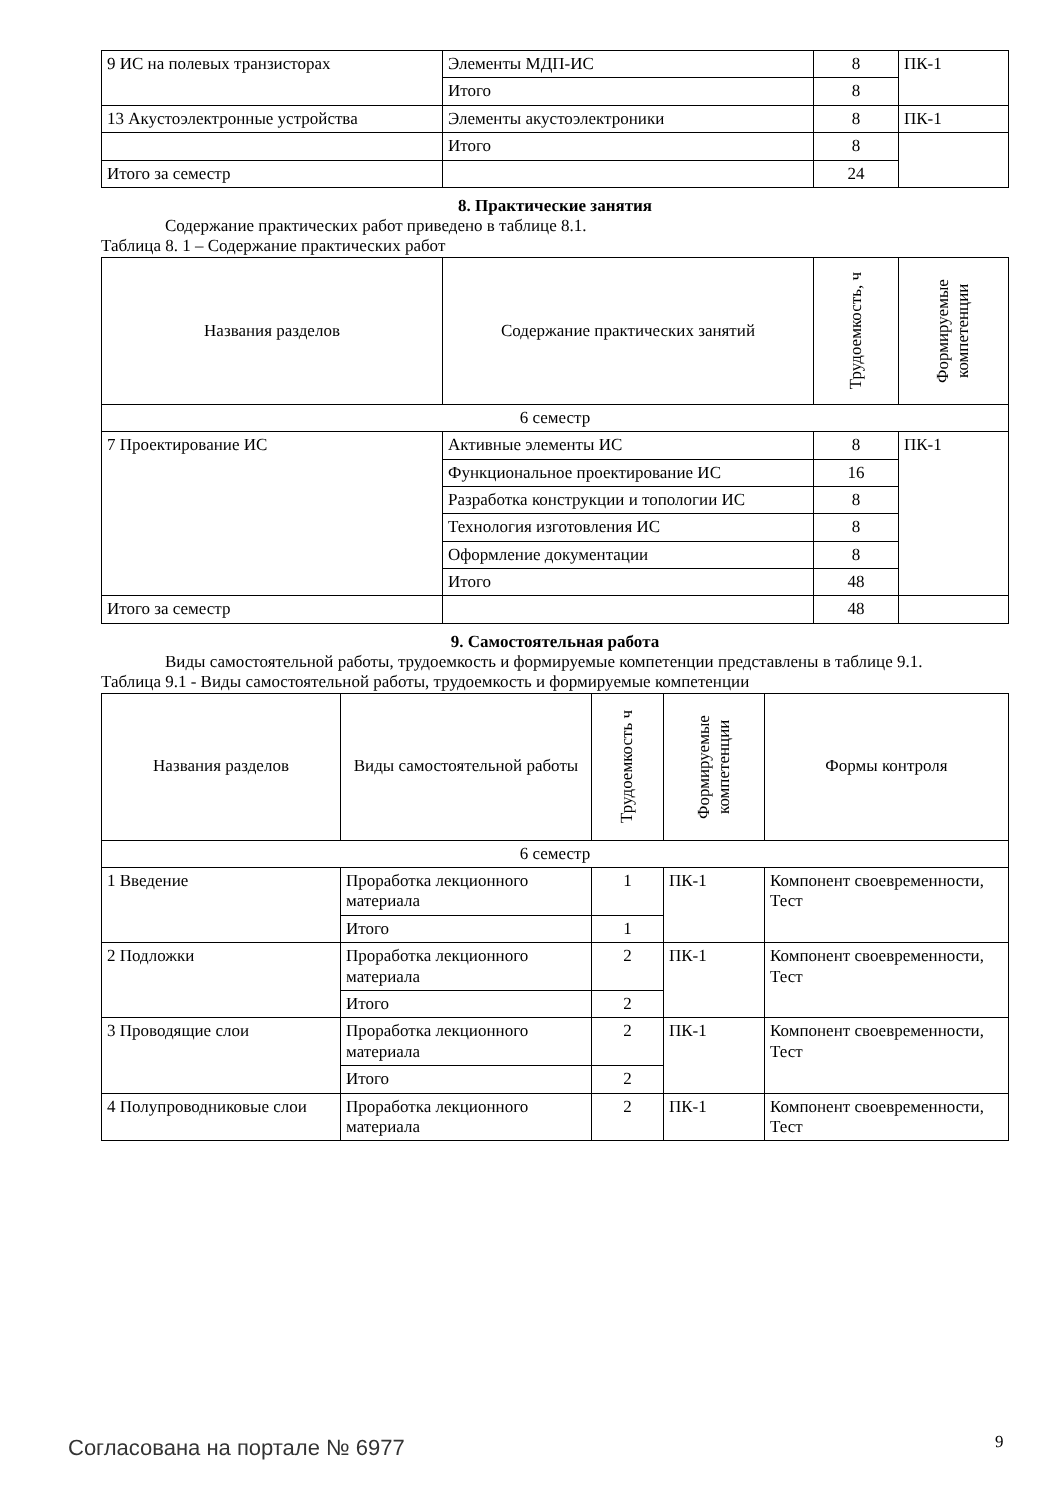| 9 ИС на полевых транзисторах | Элементы МДП-ИС | 8 | ПК-1 |
| | Итого | 8 | |
| 13 Акустоэлектронные устройства | Элементы акустоэлектроники | 8 | ПК-1 |
| | Итого | 8 | |
| Итого за семестр | | 24 | |
8. Практические занятия
Содержание практических работ приведено в таблице 8.1.
Таблица 8. 1 – Содержание практических работ
| Названия разделов | Содержание практических занятий | Трудоемкость, ч | Формируемые компетенции |
| --- | --- | --- | --- |
| 6 семестр | | | |
| 7 Проектирование ИС | Активные элементы ИС | 8 | ПК-1 |
| | Функциональное проектирование ИС | 16 | |
| | Разработка конструкции и топологии ИС | 8 | |
| | Технология изготовления ИС | 8 | |
| | Оформление документации | 8 | |
| | Итого | 48 | |
| Итого за семестр | | 48 | |
9. Самостоятельная работа
Виды самостоятельной работы, трудоемкость и формируемые компетенции представлены в таблице 9.1.
Таблица 9.1 - Виды самостоятельной работы, трудоемкость и формируемые компетенции
| Названия разделов | Виды самостоятельной работы | Трудоемкость ч | Формируемые компетенции | Формы контроля |
| --- | --- | --- | --- | --- |
| 6 семестр | | | | |
| 1 Введение | Проработка лекционного материала | 1 | ПК-1 | Компонент своевременности, Тест |
| | Итого | 1 | | |
| 2 Подложки | Проработка лекционного материала | 2 | ПК-1 | Компонент своевременности, Тест |
| | Итого | 2 | | |
| 3 Проводящие слои | Проработка лекционного материала | 2 | ПК-1 | Компонент своевременности, Тест |
| | Итого | 2 | | |
| 4 Полупроводниковые слои | Проработка лекционного материала | 2 | ПК-1 | Компонент своевременности, Тест |
Согласована на портале № 6977 9